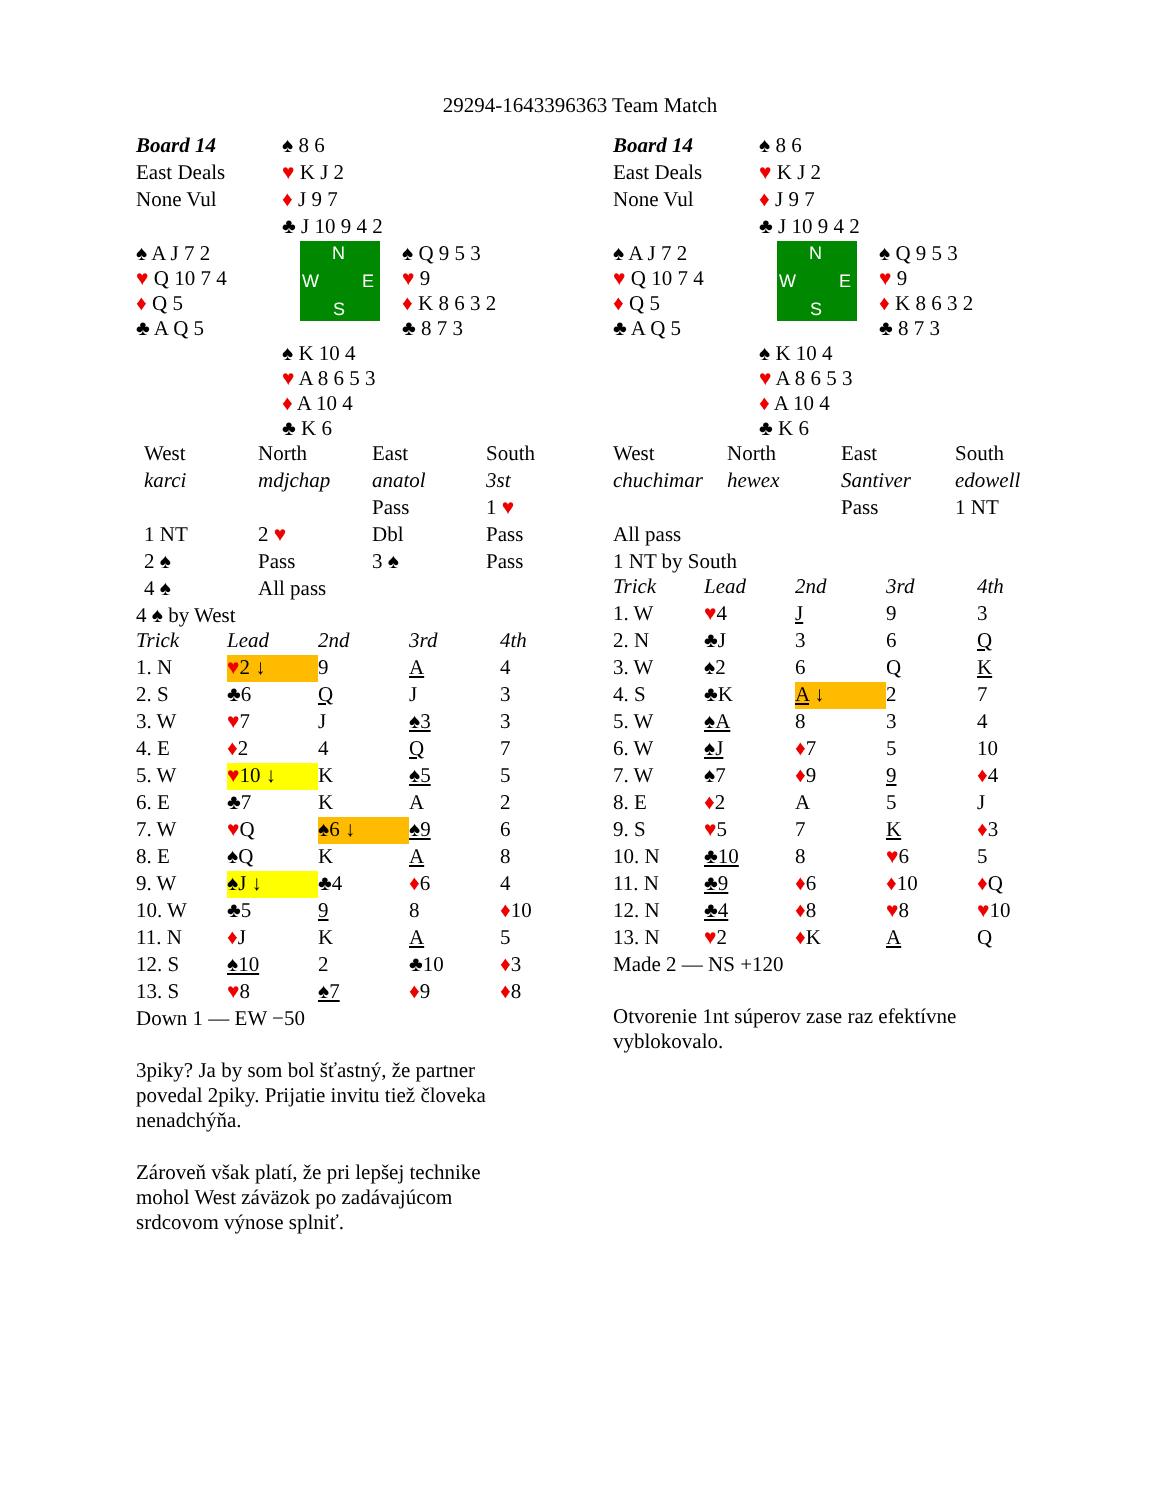29294-1643396363 Team Match
| Board 14 | ♠ 8 6 | |
| East Deals | ♥ K J 2 | |
| None Vul | ♦ J 9 7 | |
| | ♣ J 10 9 4 2 | |
| ♠ A J 7 2 ♥ Q 10 7 4 ♦ Q 5 ♣ A Q 5 | N W E S | ♠ Q 9 5 3 ♥ 9 ♦ K 8 6 3 2 ♣ 8 7 3 |
| | ♠ K 10 4 ♥ A 8 6 5 3 ♦ A 10 4 ♣ K 6 | |
| West | North | East | South |
| karci | mdjchap | anatol | 3st |
| | | Pass | 1 ♥ |
| 1 NT | 2 ♥ | Dbl | Pass |
| 2 ♠ | Pass | 3 ♠ | Pass |
| 4 ♠ | All pass | | |
4 ♠ by West
| Trick | Lead | 2nd | 3rd | 4th |
| 1. N | ♥ 2 ↓ | 9 | A | 4 |
| 2. S | ♣6 | Q | J | 3 |
| 3. W | ♥ 7 | J | ♠3 | 3 |
| 4. E | ♦ 2 | 4 | Q | 7 |
| 5. W | ♥ 10 ↓ | K | ♠5 | 5 |
| 6. E | ♣7 | K | A | 2 |
| 7. W | ♥ Q | ♠6 ↓ | ♠9 | 6 |
| 8. E | ♠Q | K | A | 8 |
| 9. W | ♠J ↓ | ♣4 | ♦ 6 | 4 |
| 10. W | ♣5 | 9 | 8 | ♦ 10 |
| 11. N | ♦ J | K | A | 5 |
| 12. S | ♠10 | 2 | ♣10 | ♦ 3 |
| 13. S | ♥ 8 | ♠7 | ♦ 9 | ♦ 8 |
Down 1 — EW −50
3piky? Ja by som bol šťastný, že partner povedal 2piky. Prijatie invitu tiež človeka nenadchýňa.
Zároveň však platí, že pri lepšej technike mohol West záväzok po zadávajúcom srdcovom výnose splniť.
| Board 14 | ♠ 8 6 | |
| East Deals | ♥ K J 2 | |
| None Vul | ♦ J 9 7 | |
| | ♣ J 10 9 4 2 | |
| ♠ A J 7 2 ♥ Q 10 7 4 ♦ Q 5 ♣ A Q 5 | N W E S | ♠ Q 9 5 3 ♥ 9 ♦ K 8 6 3 2 ♣ 8 7 3 |
| | ♠ K 10 4 ♥ A 8 6 5 3 ♦ A 10 4 ♣ K 6 | |
| West | North | East | South |
| chuchimar | hewex | Santiver | edowell |
| | | Pass | 1 NT |
| All pass | | | |
1 NT by South
| Trick | Lead | 2nd | 3rd | 4th |
| 1. W | ♥ 4 | J | 9 | 3 |
| 2. N | ♣J | 3 | 6 | Q |
| 3. W | ♠2 | 6 | Q | K |
| 4. S | ♣K | A ↓ | 2 | 7 |
| 5. W | ♠A | 8 | 3 | 4 |
| 6. W | ♠J | ♦ 7 | 5 | 10 |
| 7. W | ♠7 | ♦ 9 | 9 | ♦ 4 |
| 8. E | ♦ 2 | A | 5 | J |
| 9. S | ♥ 5 | 7 | K | ♦ 3 |
| 10. N | ♣10 | 8 | ♥ 6 | 5 |
| 11. N | ♣9 | ♦ 6 | ♦ 10 | ♦ Q |
| 12. N | ♣4 | ♦ 8 | ♥ 8 | ♥ 10 |
| 13. N | ♥ 2 | ♦ K | A | Q |
Made 2 — NS +120
Otvorenie 1nt súperov zase raz efektívne vyblokovalo.